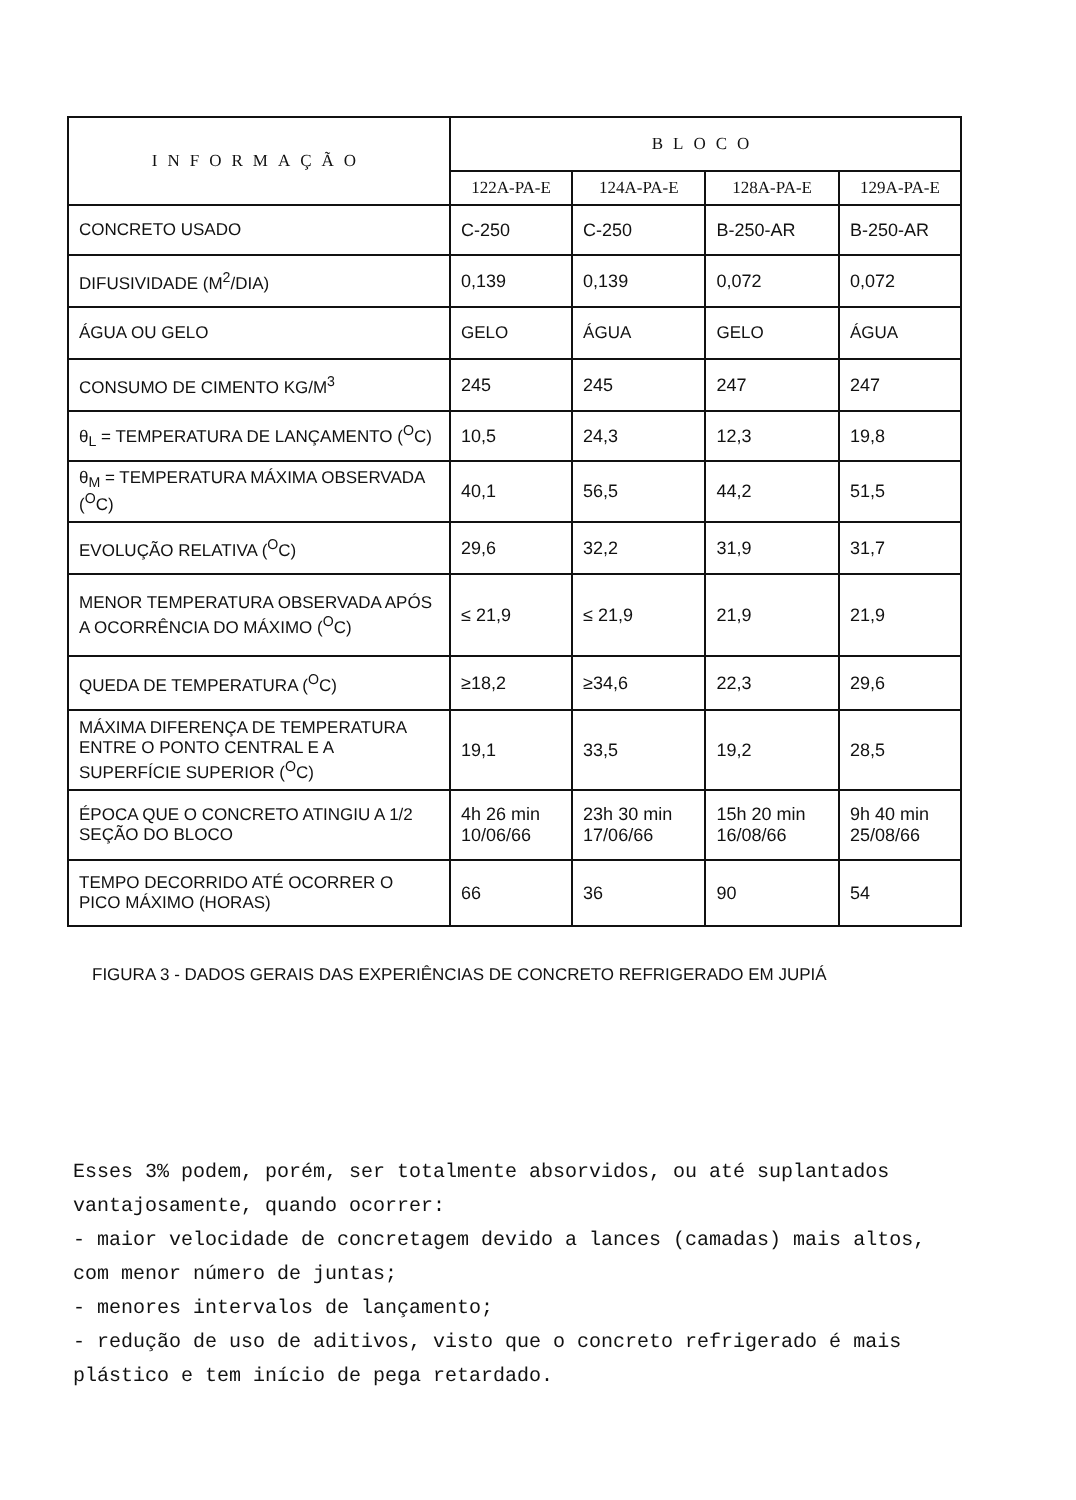| INFORMAÇÃO | BLOCO | | | |
| --- | --- | --- | --- | --- |
| | 122A-PA-E | 124A-PA-E | 128A-PA-E | 129A-PA-E |
| CONCRETO USADO | C-250 | C-250 | B-250-AR | B-250-AR |
| DIFUSIVIDADE (M<sup>2</sup>/DIA) | 0,139 | 0,139 | 0,072 | 0,072 |
| ÁGUA OU GELO | GELO | ÁGUA | GELO | ÁGUA |
| CONSUMO DE CIMENTO KG/M<sup>3</sup> | 245 | 245 | 247 | 247 |
| θ<sub>L</sub> = TEMPERATURA DE LANÇAMENTO (<sup>O</sup>C) | 10,5 | 24,3 | 12,3 | 19,8 |
| θ<sub>M</sub> = TEMPERATURA MÁXIMA OBSERVADA (<sup>O</sup>C) | 40,1 | 56,5 | 44,2 | 51,5 |
| EVOLUÇÃO RELATIVA (<sup>O</sup>C) | 29,6 | 32,2 | 31,9 | 31,7 |
| MENOR TEMPERATURA OBSERVADA APÓS A OCORRÊNCIA DO MÁXIMO (<sup>O</sup>C) | ≤ 21,9 | ≤ 21,9 | 21,9 | 21,9 |
| QUEDA DE TEMPERATURA (<sup>O</sup>C) | ≥18,2 | ≥34,6 | 22,3 | 29,6 |
| MÁXIMA DIFERENÇA DE TEMPERATURA ENTRE O PONTO CENTRAL E A SUPERFÍCIE SUPERIOR (<sup>O</sup>C) | 19,1 | 33,5 | 19,2 | 28,5 |
| ÉPOCA QUE O CONCRETO ATINGIU A 1/2 SEÇÃO DO BLOCO | 4h 26 min 10/06/66 | 23h 30 min 17/06/66 | 15h 20 min 16/08/66 | 9h 40 min 25/08/66 |
| TEMPO DECORRIDO ATÉ OCORRER O PICO MÁXIMO (HORAS) | 66 | 36 | 90 | 54 |
FIGURA 3 - DADOS GERAIS DAS EXPERIÊNCIAS DE CONCRETO REFRIGERADO EM JUPIÁ
Esses 3% podem, porém, ser totalmente absorvidos, ou até suplantados vantajosamente, quando ocorrer:
- maior velocidade de concretagem devido a lances (camadas) mais altos, com menor número de juntas;
- menores intervalos de lançamento;
- redução de uso de aditivos, visto que o concreto refrigerado é mais plástico e tem início de pega retardado.